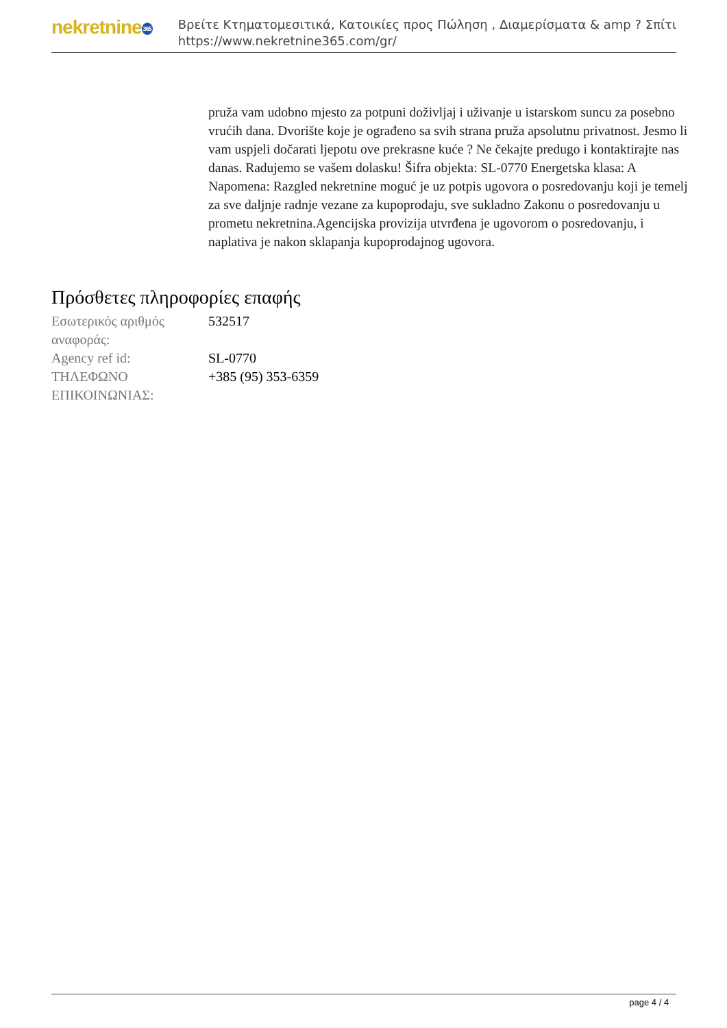nekretnine365
Βρείτε Κτηματομεσιτικά, Κατοικίες προς Πώληση , Διαμερίσματα & amp ? Σπίτι
https://www.nekretnine365.com/gr/
pruža vam udobno mjesto za potpuni doživljaj i uživanje u istarskom suncu za posebno vrućih dana. Dvorište koje je ograđeno sa svih strana pruža apsolutnu privatnost. Jesmo li vam uspjeli dočarati ljepotu ove prekrasne kuće ? Ne čekajte predugo i kontaktirajte nas danas. Radujemo se vašem dolasku! Šifra objekta: SL-0770 Energetska klasa: A Napomena: Razgled nekretnine moguć je uz potpis ugovora o posredovanju koji je temelj za sve daljnje radnje vezane za kupoprodaju, sve sukladno Zakonu o posredovanju u prometu nekretnina.Agencijska provizija utvrđena je ugovorom o posredovanju, i naplativa je nakon sklapanja kupoprodajnog ugovora.
Πρόσθετες πληροφορίες επαφής
| Εσωτερικός αριθμός αναφοράς: | 532517 |
| Agency ref id: | SL-0770 |
| ΤΗΛΕΦΩΝΟ ΕΠΙΚΟΙΝΩΝΙΑΣ: | +385 (95) 353-6359 |
page 4 / 4